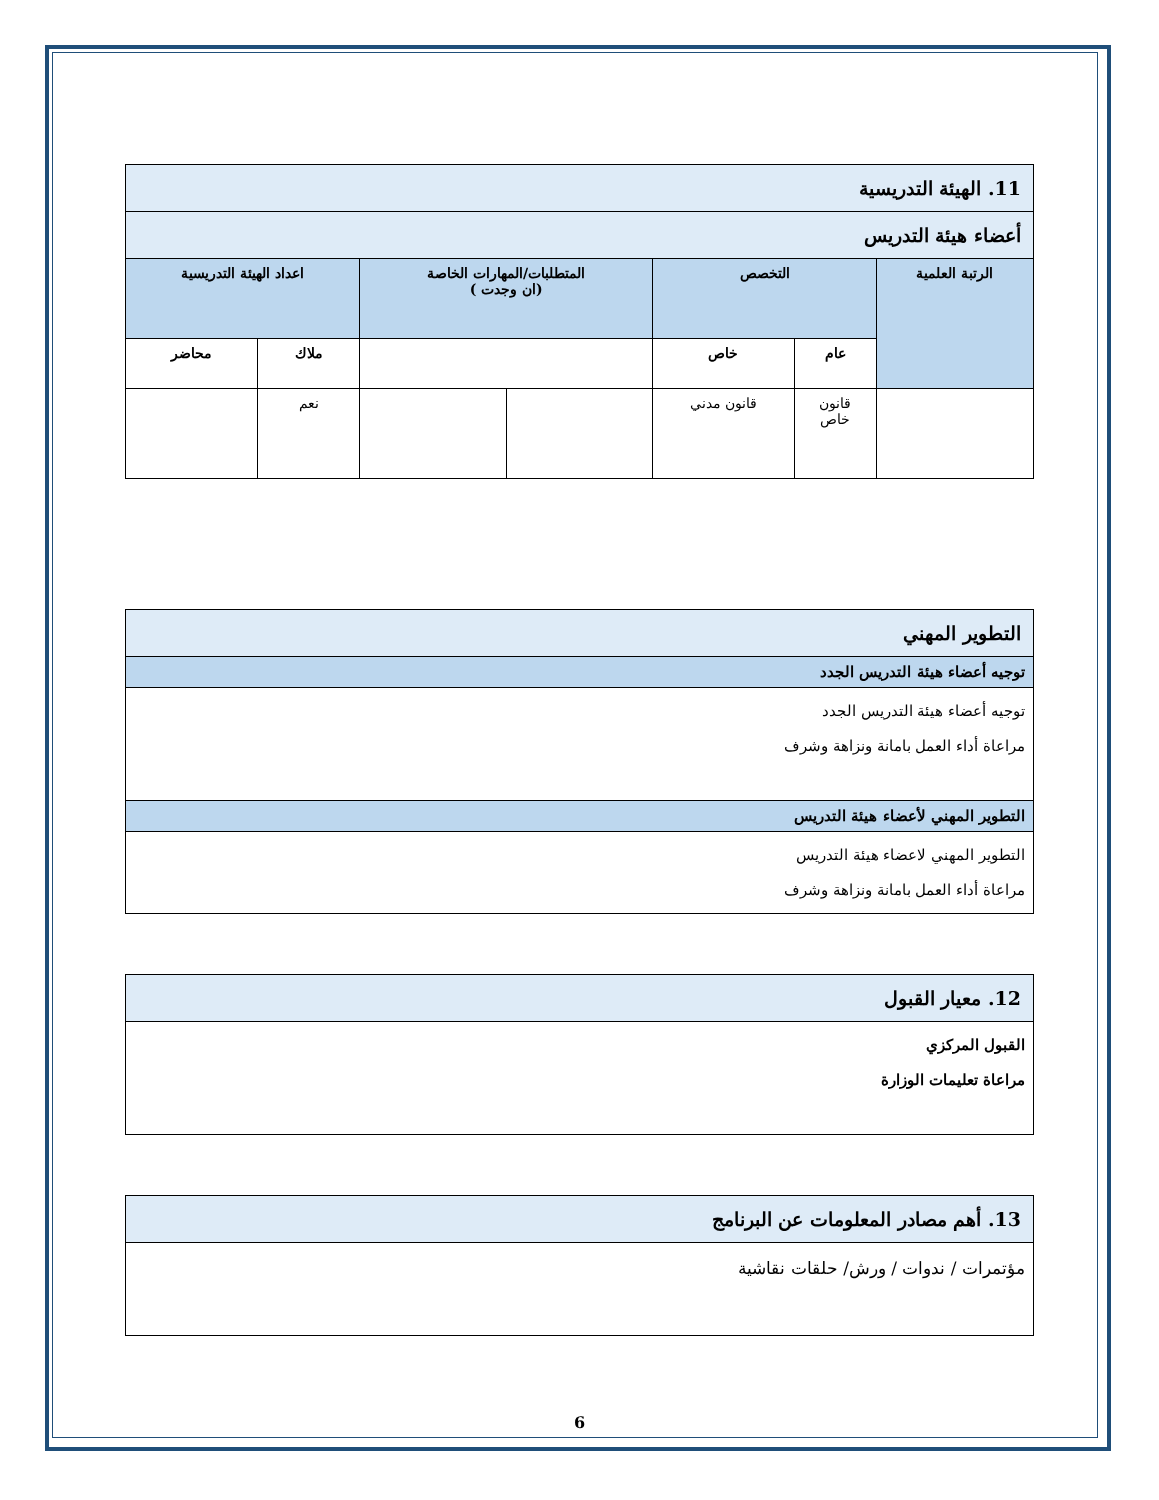| 11. الهيئة التدريسية | | | | | | |
| أعضاء هيئة التدريس | | | | | | |
| الرتبة العلمية | التخصص | | المتطلبات/المهارات الخاصة (ان وجدت ) | | اعداد الهيئة التدريسية | |
| | عام | خاص | | | ملاك | محاضر |
| | قانون خاص | قانون مدني | | | نعم | |
| التطوير المهني |
| توجيه أعضاء هيئة التدريس الجدد |
| توجيه أعضاء هيئة التدريس الجدد مراعاة أداء العمل بامانة ونزاهة وشرف |
| التطوير المهني لأعضاء هيئة التدريس |
| التطوير المهني لاعضاء هيئة التدريس مراعاة أداء العمل بامانة ونزاهة وشرف |
| 12. معيار القبول |
| القبول المركزي مراعاة تعليمات الوزارة |
| 13. أهم مصادر المعلومات عن البرنامج |
| مؤتمرات / ندوات / ورش/ حلقات نقاشية |
6